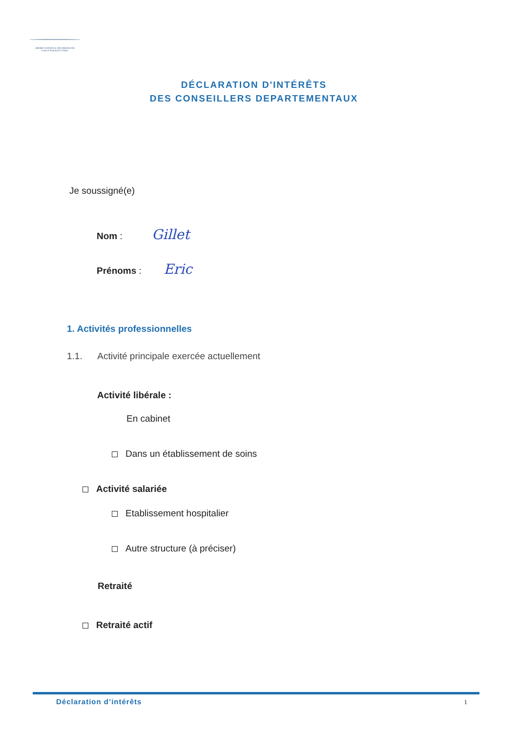ORDRE NATIONAL DES MEDECINS
Conseil National de l'Ordre
DÉCLARATION D'INTÉRÊTS
DES CONSEILLERS DEPARTEMENTAUX
Je soussigné(e)
Nom : Gillet
Prénoms : Eric
1. Activités professionnelles
1.1. Activité principale exercée actuellement
Activité libérale :
En cabinet
Dans un établissement de soins
Activité salariée
Etablissement hospitalier
Autre structure (à préciser)
Retraité
Retraité actif
Déclaration d’intérêts 1